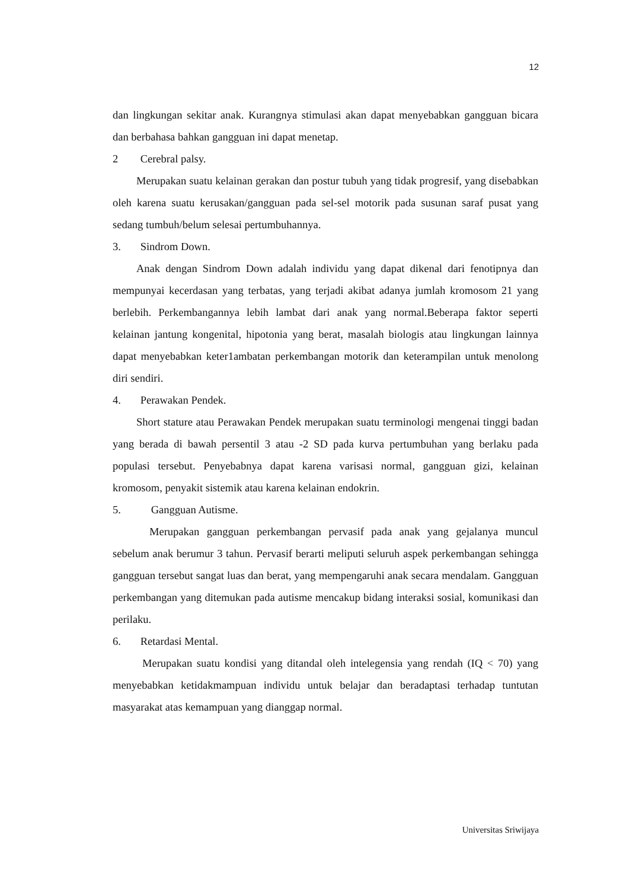12
dan lingkungan sekitar anak. Kurangnya stimulasi akan dapat menyebabkan gangguan bicara dan berbahasa bahkan gangguan ini dapat menetap.
2 Cerebral palsy.
Merupakan suatu kelainan gerakan dan postur tubuh yang tidak progresif, yang disebabkan oleh karena suatu kerusakan/gangguan pada sel-sel motorik pada susunan saraf pusat yang sedang tumbuh/belum selesai pertumbuhannya.
3. Sindrom Down.
Anak dengan Sindrom Down adalah individu yang dapat dikenal dari fenotipnya dan mempunyai kecerdasan yang terbatas, yang terjadi akibat adanya jumlah kromosom 21 yang berlebih. Perkembangannya lebih lambat dari anak yang normal.Beberapa faktor seperti kelainan jantung kongenital, hipotonia yang berat, masalah biologis atau lingkungan lainnya dapat menyebabkan keter1ambatan perkembangan motorik dan keterampilan untuk menolong diri sendiri.
4. Perawakan Pendek.
Short stature atau Perawakan Pendek merupakan suatu terminologi mengenai tinggi badan yang berada di bawah persentil 3 atau -2 SD pada kurva pertumbuhan yang berlaku pada populasi tersebut. Penyebabnya dapat karena varisasi normal, gangguan gizi, kelainan kromosom, penyakit sistemik atau karena kelainan endokrin.
5. Gangguan Autisme.
Merupakan gangguan perkembangan pervasif pada anak yang gejalanya muncul sebelum anak berumur 3 tahun. Pervasif berarti meliputi seluruh aspek perkembangan sehingga gangguan tersebut sangat luas dan berat, yang mempengaruhi anak secara mendalam. Gangguan perkembangan yang ditemukan pada autisme mencakup bidang interaksi sosial, komunikasi dan perilaku.
6. Retardasi Mental.
Merupakan suatu kondisi yang ditandal oleh intelegensia yang rendah (IQ < 70) yang menyebabkan ketidakmampuan individu untuk belajar dan beradaptasi terhadap tuntutan masyarakat atas kemampuan yang dianggap normal.
Universitas Sriwijaya